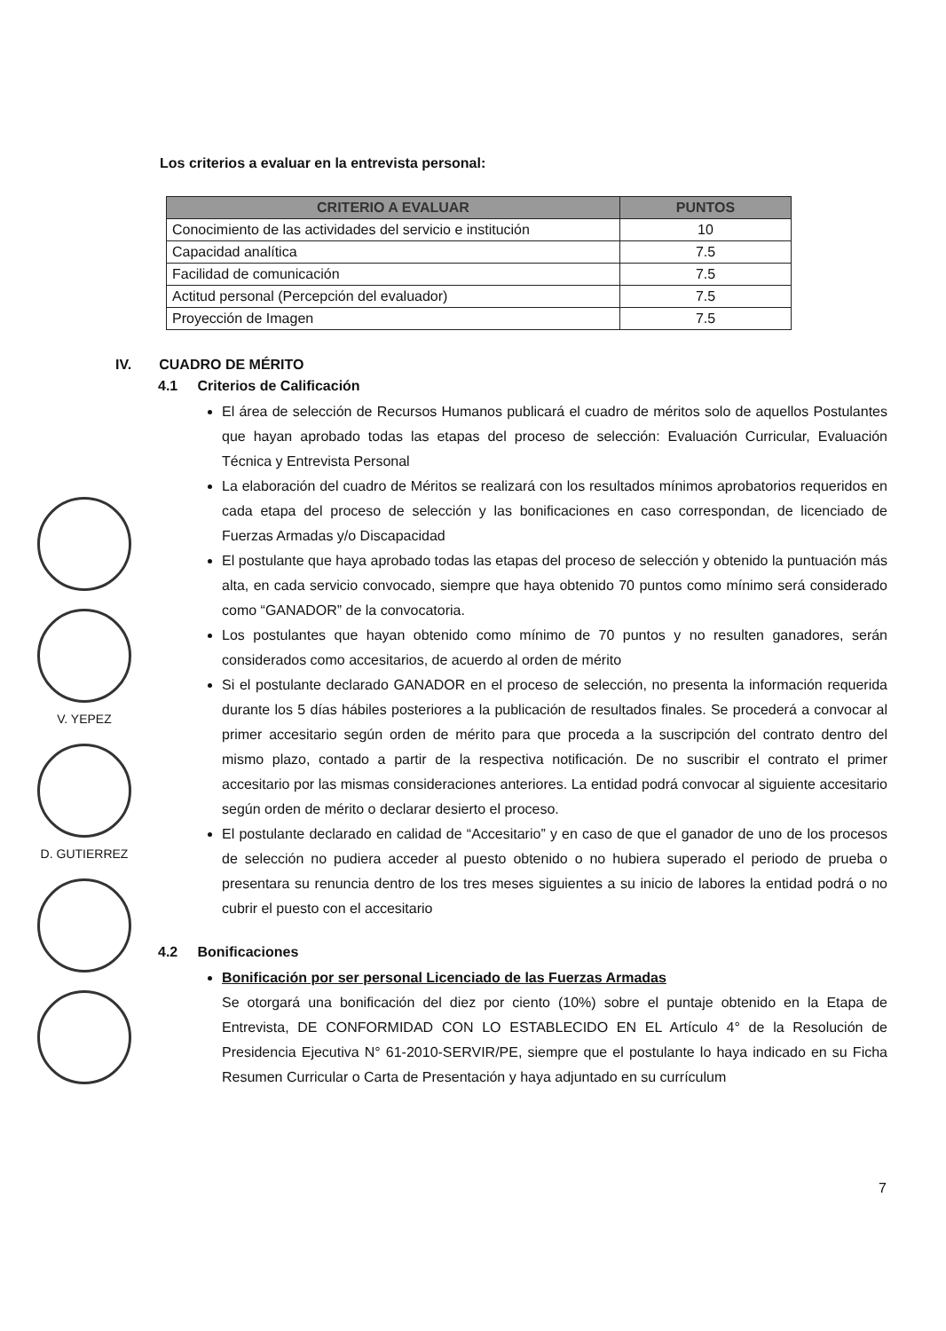V. YEPEZ
D. GUTIERREZ
Los criterios a evaluar en la entrevista personal:
| CRITERIO A EVALUAR | PUNTOS |
| --- | --- |
| Conocimiento de las actividades del servicio e institución | 10 |
| Capacidad analítica | 7.5 |
| Facilidad de comunicación | 7.5 |
| Actitud personal (Percepción del evaluador) | 7.5 |
| Proyección de Imagen | 7.5 |
IV. CUADRO DE MÉRITO
4.1 Criterios de Calificación
El área de selección de Recursos Humanos publicará el cuadro de méritos solo de aquellos Postulantes que hayan aprobado todas las etapas del proceso de selección: Evaluación Curricular, Evaluación Técnica y Entrevista Personal
La elaboración del cuadro de Méritos se realizará con los resultados mínimos aprobatorios requeridos en cada etapa del proceso de selección y las bonificaciones en caso correspondan, de licenciado de Fuerzas Armadas y/o Discapacidad
El postulante que haya aprobado todas las etapas del proceso de selección y obtenido la puntuación más alta, en cada servicio convocado, siempre que haya obtenido 70 puntos como mínimo será considerado como “GANADOR” de la convocatoria.
Los postulantes que hayan obtenido como mínimo de 70 puntos y no resulten ganadores, serán considerados como accesitarios, de acuerdo al orden de mérito
Si el postulante declarado GANADOR en el proceso de selección, no presenta la información requerida durante los 5 días hábiles posteriores a la publicación de resultados finales. Se procederá a convocar al primer accesitario según orden de mérito para que proceda a la suscripción del contrato dentro del mismo plazo, contado a partir de la respectiva notificación. De no suscribir el contrato el primer accesitario por las mismas consideraciones anteriores. La entidad podrá convocar al siguiente accesitario según orden de mérito o declarar desierto el proceso.
El postulante declarado en calidad de “Accesitario” y en caso de que el ganador de uno de los procesos de selección no pudiera acceder al puesto obtenido o no hubiera superado el periodo de prueba o presentara su renuncia dentro de los tres meses siguientes a su inicio de labores la entidad podrá o no cubrir el puesto con el accesitario
4.2 Bonificaciones
Bonificación por ser personal Licenciado de las Fuerzas Armadas
Se otorgará una bonificación del diez por ciento (10%) sobre el puntaje obtenido en la Etapa de Entrevista, DE CONFORMIDAD CON LO ESTABLECIDO EN EL Artículo 4° de la Resolución de Presidencia Ejecutiva N° 61-2010-SERVIR/PE, siempre que el postulante lo haya indicado en su Ficha Resumen Curricular o Carta de Presentación y haya adjuntado en su currículum
7